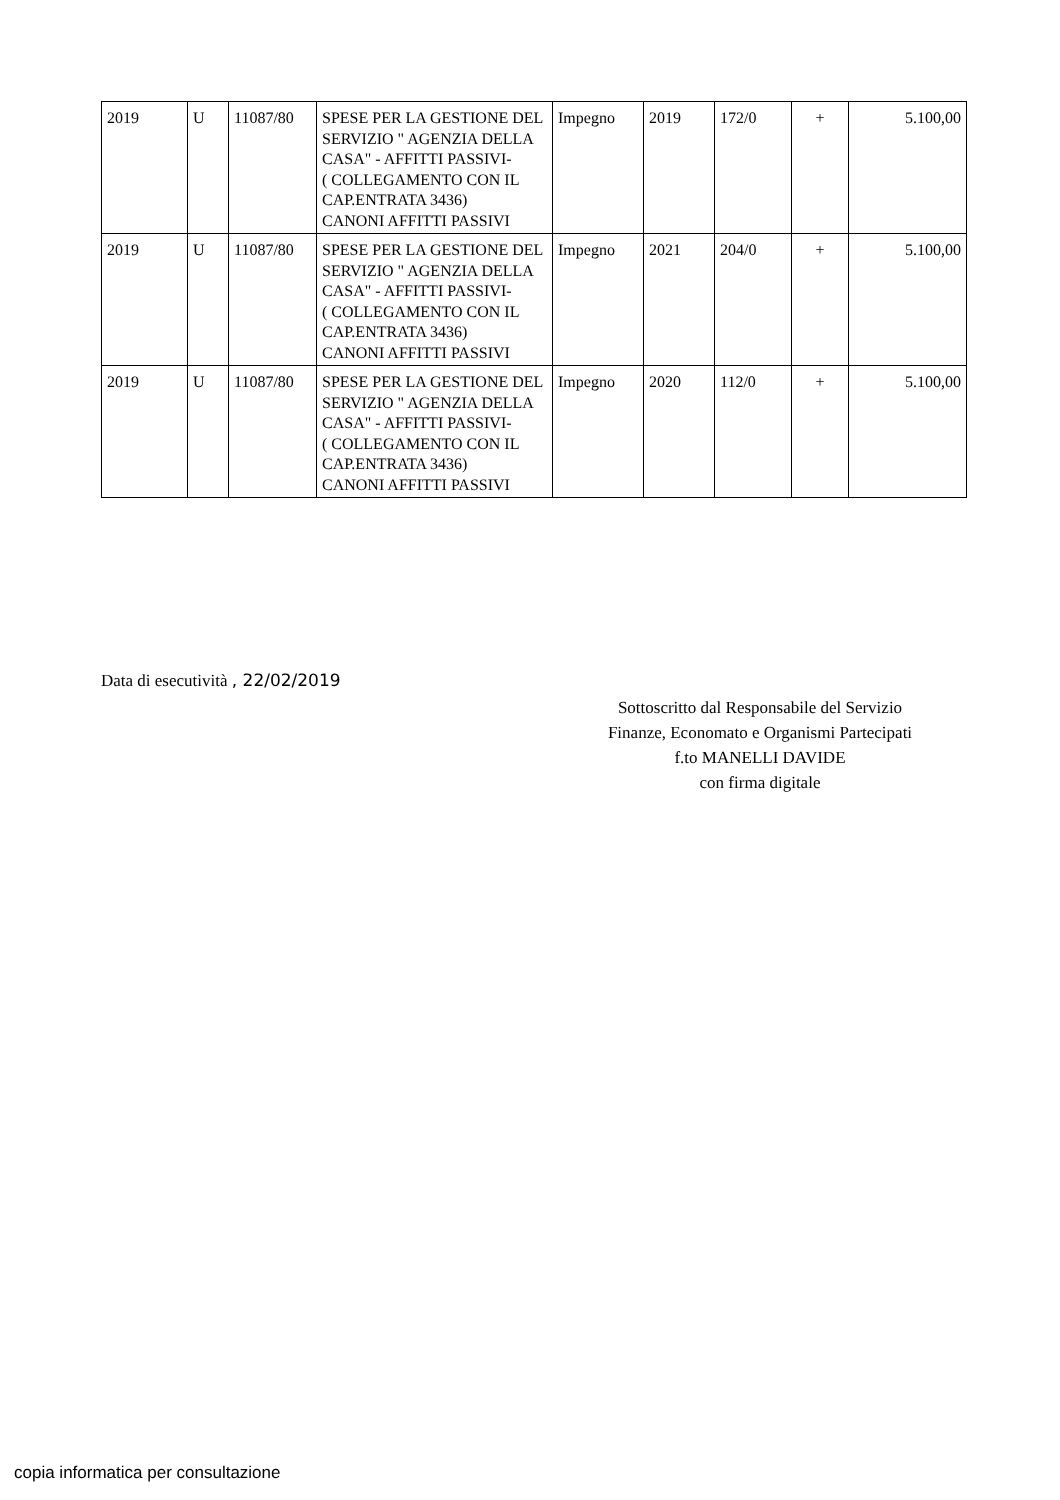| 2019 | U | 11087/80 | SPESE PER LA GESTIONE DEL SERVIZIO " AGENZIA DELLA CASA" - AFFITTI PASSIVI- ( COLLEGAMENTO CON IL CAP.ENTRATA 3436) CANONI AFFITTI PASSIVI | Impegno | 2019 | 172/0 | + | 5.100,00 |
| 2019 | U | 11087/80 | SPESE PER LA GESTIONE DEL SERVIZIO " AGENZIA DELLA CASA" - AFFITTI PASSIVI- ( COLLEGAMENTO CON IL CAP.ENTRATA 3436) CANONI AFFITTI PASSIVI | Impegno | 2021 | 204/0 | + | 5.100,00 |
| 2019 | U | 11087/80 | SPESE PER LA GESTIONE DEL SERVIZIO " AGENZIA DELLA CASA" - AFFITTI PASSIVI- ( COLLEGAMENTO CON IL CAP.ENTRATA 3436) CANONI AFFITTI PASSIVI | Impegno | 2020 | 112/0 | + | 5.100,00 |
Data di esecutività , 22/02/2019
Sottoscritto dal Responsabile del Servizio
Finanze, Economato e Organismi Partecipati
f.to MANELLI DAVIDE
con firma digitale
copia informatica per consultazione